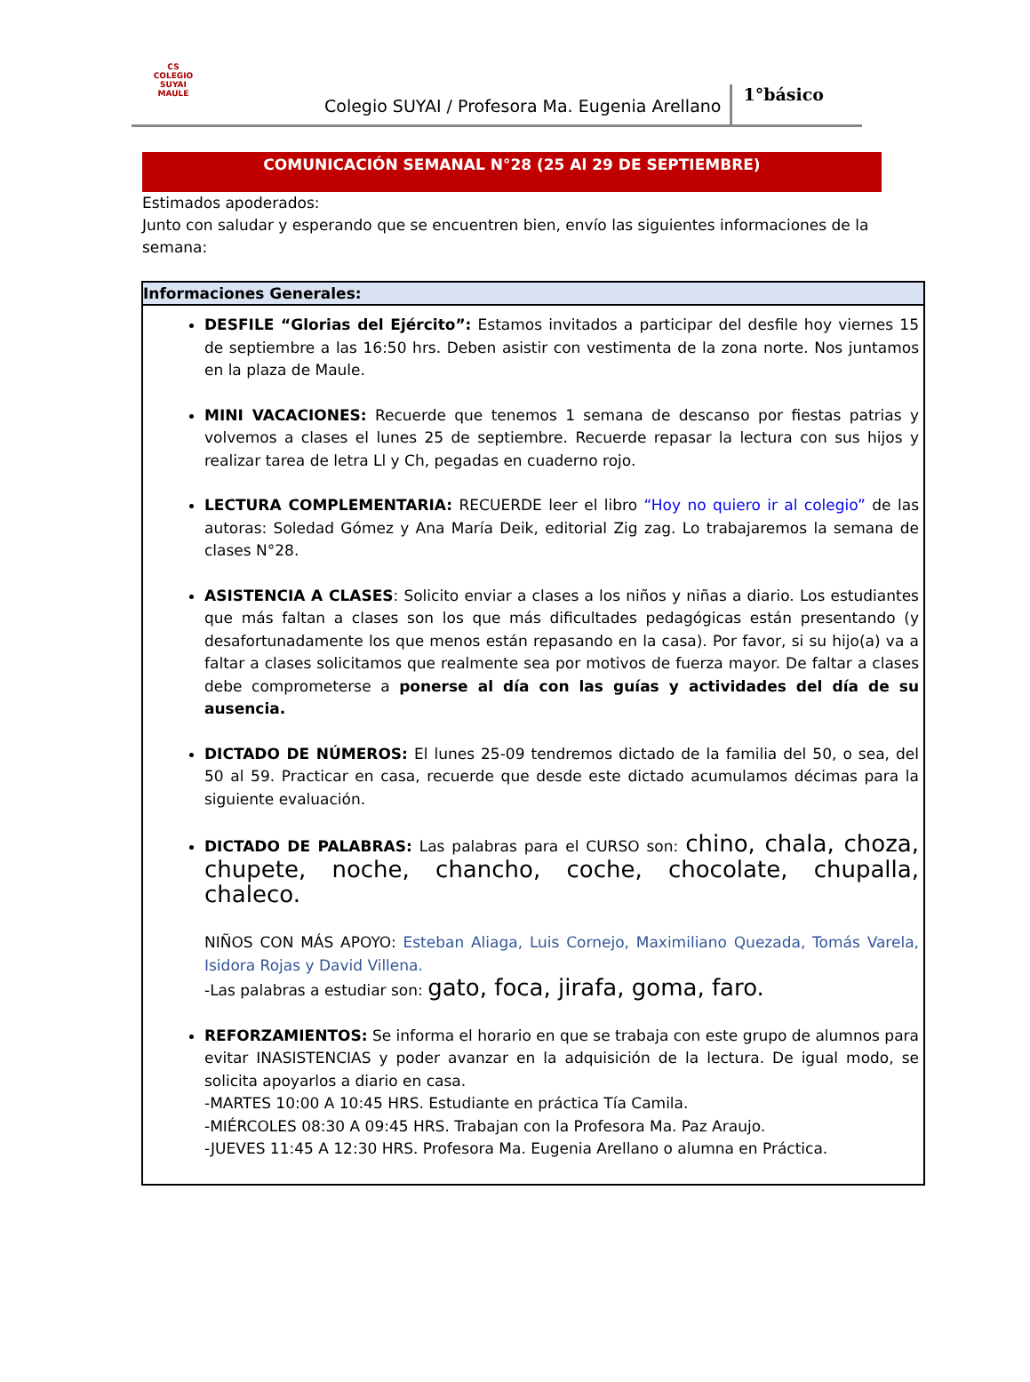CS
COLEGIO SUYAI
MAULE
Colegio SUYAI / Profesora Ma. Eugenia Arellano
1°básico
COMUNICACIÓN SEMANAL N°28 (25 Al 29 DE SEPTIEMBRE)
Estimados apoderados:
Junto con saludar y esperando que se encuentren bien, envío las siguientes informaciones de la semana:
| Informaciones Generales: |
| --- |
| DESFILE “Glorias del Ejército”: Estamos invitados a participar del desfile hoy viernes 15 de septiembre a las 16:50 hrs. Deben asistir con vestimenta de la zona norte. Nos juntamos en la plaza de Maule. MINI VACACIONES: Recuerde que tenemos 1 semana de descanso por fiestas patrias y volvemos a clases el lunes 25 de septiembre. Recuerde repasar la lectura con sus hijos y realizar tarea de letra Ll y Ch, pegadas en cuaderno rojo. LECTURA COMPLEMENTARIA: RECUERDE leer el libro “Hoy no quiero ir al colegio” de las autoras: Soledad Gómez y Ana María Deik, editorial Zig zag. Lo trabajaremos la semana de clases N°28. ASISTENCIA A CLASES : Solicito enviar a clases a los niños y niñas a diario. Los estudiantes que más faltan a clases son los que más dificultades pedagógicas están presentando (y desafortunadamente los que menos están repasando en la casa). Por favor, si su hijo(a) va a faltar a clases solicitamos que realmente sea por motivos de fuerza mayor. De faltar a clases debe comprometerse a ponerse al día con las guías y actividades del día de su ausencia. DICTADO DE NÚMEROS: El lunes 25-09 tendremos dictado de la familia del 50, o sea, del 50 al 59. Practicar en casa, recuerde que desde este dictado acumulamos décimas para la siguiente evaluación. DICTADO DE PALABRAS: Las palabras para el CURSO son: chino, chala, choza, chupete, noche, chancho, coche, chocolate, chupalla, chaleco. NIÑOS CON MÁS APOYO: Esteban Aliaga, Luis Cornejo, Maximiliano Quezada, Tomás Varela, Isidora Rojas y David Villena. -Las palabras a estudiar son: gato, foca, jirafa, goma, faro. REFORZAMIENTOS: Se informa el horario en que se trabaja con este grupo de alumnos para evitar INASISTENCIAS y poder avanzar en la adquisición de la lectura. De igual modo, se solicita apoyarlos a diario en casa. -MARTES 10:00 A 10:45 HRS. Estudiante en práctica Tía Camila. -MIÉRCOLES 08:30 A 09:45 HRS. Trabajan con la Profesora Ma. Paz Araujo. -JUEVES 11:45 A 12:30 HRS. Profesora Ma. Eugenia Arellano o alumna en Práctica. |